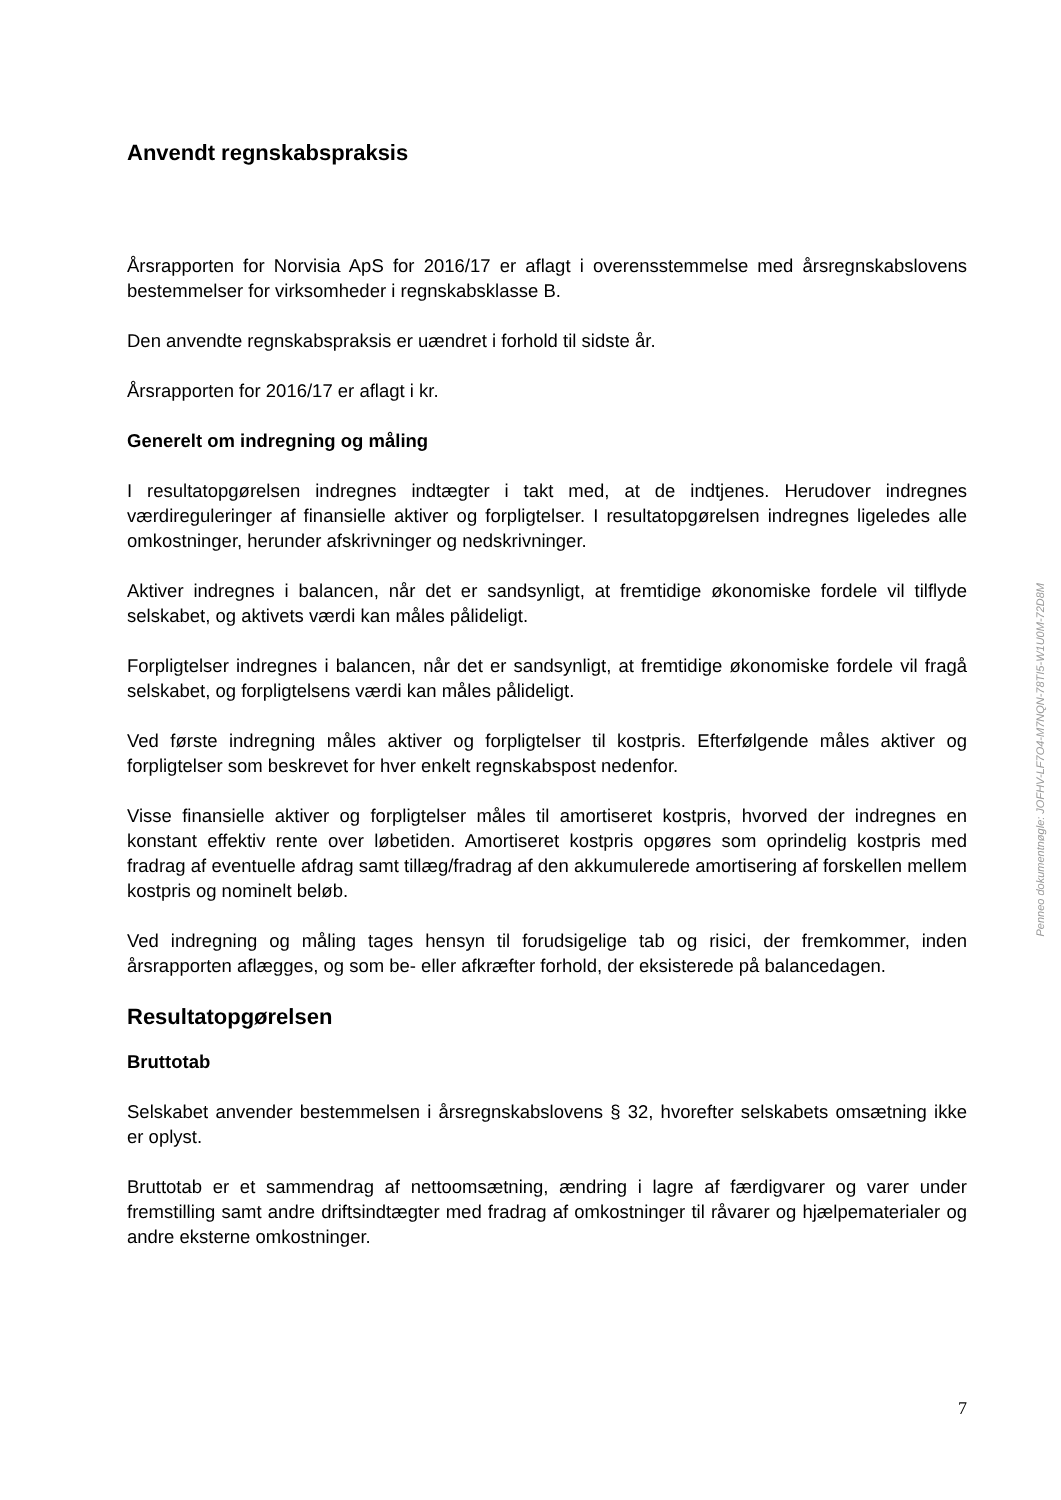Anvendt regnskabspraksis
Årsrapporten for Norvisia ApS for 2016/17 er aflagt i overensstemmelse med årsregnskabslovens bestemmelser for virksomheder i regnskabsklasse B.
Den anvendte regnskabspraksis er uændret i forhold til sidste år.
Årsrapporten for 2016/17 er aflagt i kr.
Generelt om indregning og måling
I resultatopgørelsen indregnes indtægter i takt med, at de indtjenes. Herudover indregnes værdireguleringer af finansielle aktiver og forpligtelser. I resultatopgørelsen indregnes ligeledes alle omkostninger, herunder afskrivninger og nedskrivninger.
Aktiver indregnes i balancen, når det er sandsynligt, at fremtidige økonomiske fordele vil tilflyde selskabet, og aktivets værdi kan måles pålideligt.
Forpligtelser indregnes i balancen, når det er sandsynligt, at fremtidige økonomiske fordele vil fragå selskabet, og forpligtelsens værdi kan måles pålideligt.
Ved første indregning måles aktiver og forpligtelser til kostpris. Efterfølgende måles aktiver og forpligtelser som beskrevet for hver enkelt regnskabspost nedenfor.
Visse finansielle aktiver og forpligtelser måles til amortiseret kostpris, hvorved der indregnes en konstant effektiv rente over løbetiden. Amortiseret kostpris opgøres som oprindelig kostpris med fradrag af eventuelle afdrag samt tillæg/fradrag af den akkumulerede amortisering af forskellen mellem kostpris og nominelt beløb.
Ved indregning og måling tages hensyn til forudsigelige tab og risici, der fremkommer, inden årsrapporten aflægges, og som be- eller afkræfter forhold, der eksisterede på balancedagen.
Resultatopgørelsen
Bruttotab
Selskabet anvender bestemmelsen i årsregnskabslovens § 32, hvorefter selskabets omsætning ikke er oplyst.
Bruttotab er et sammendrag af nettoomsætning, ændring i lagre af færdigvarer og varer under fremstilling samt andre driftsindtægter med fradrag af omkostninger til råvarer og hjælpematerialer og andre eksterne omkostninger.
Penneo dokumentnøgle: JOFHV-LF7O4-M7NQN-78TI5-W1U0M-72D8M
7